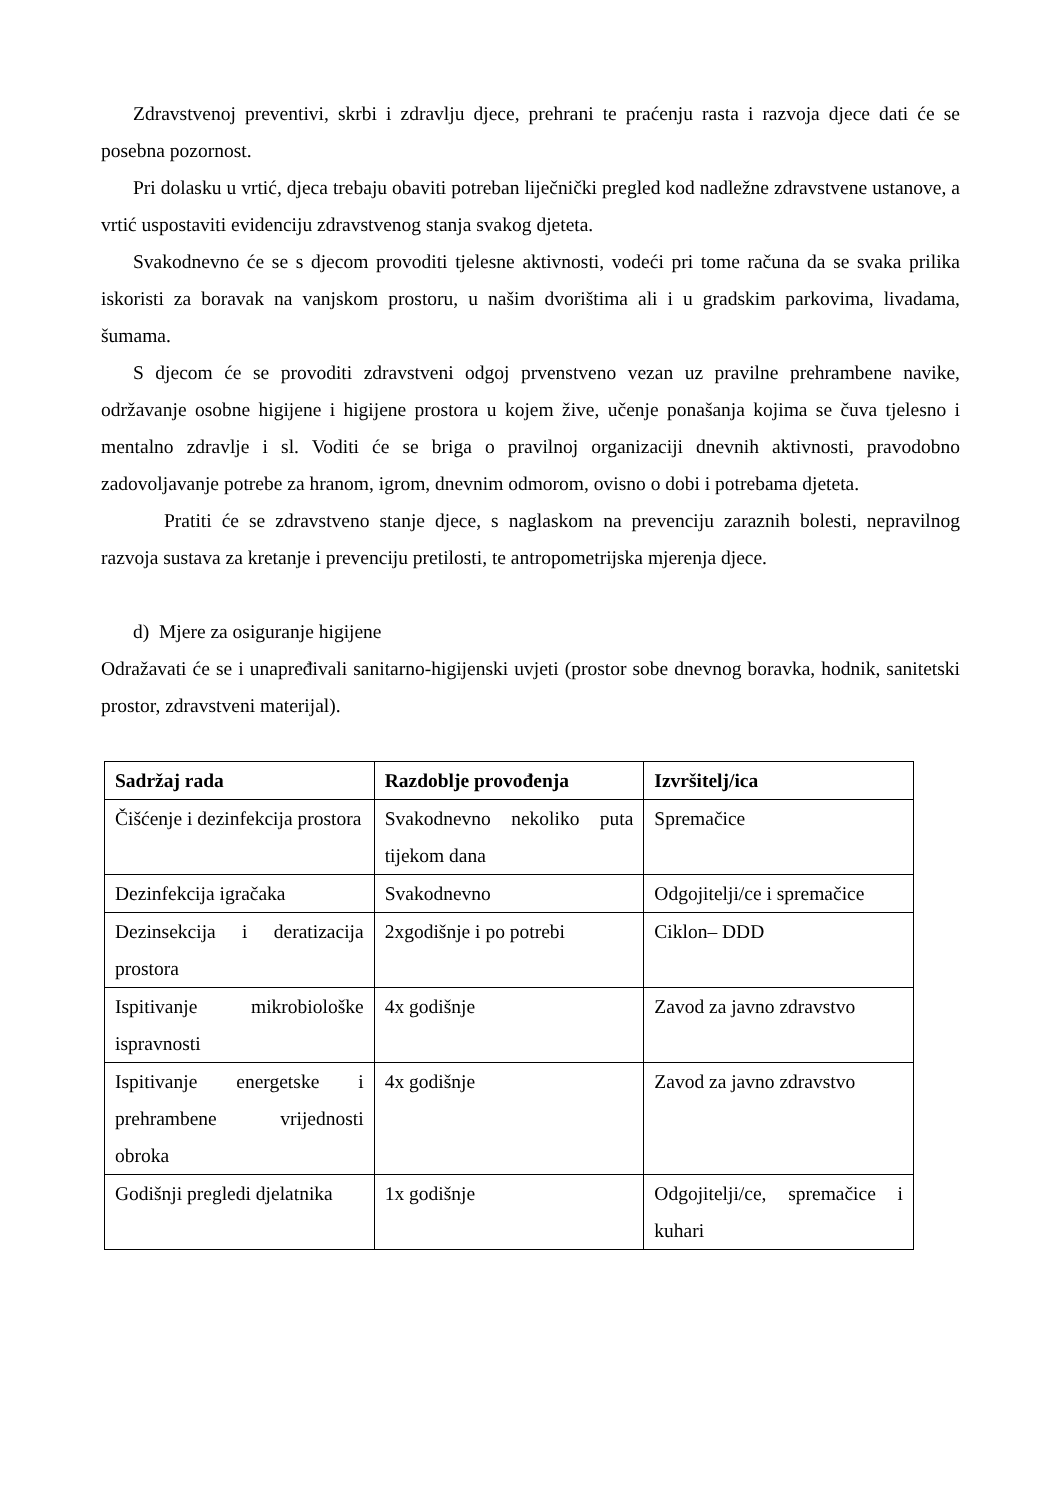Zdravstvenoj preventivi, skrbi i zdravlju djece, prehrani te praćenju rasta i razvoja djece dati će se posebna pozornost.
Pri dolasku u vrtić, djeca trebaju obaviti potreban liječnički pregled kod nadležne zdravstvene ustanove, a vrtić uspostaviti evidenciju zdravstvenog stanja svakog djeteta.
Svakodnevno će se s djecom provoditi tjelesne aktivnosti, vodeći pri tome računa da se svaka prilika iskoristi za boravak na vanjskom prostoru, u našim dvorištima ali i u gradskim parkovima, livadama, šumama.
S djecom će se provoditi zdravstveni odgoj prvenstveno vezan uz pravilne prehrambene navike, održavanje osobne higijene i higijene prostora u kojem žive, učenje ponašanja kojima se čuva tjelesno i mentalno zdravlje i sl. Voditi će se briga o pravilnoj organizaciji dnevnih aktivnosti, pravodobno zadovoljavanje potrebe za hranom, igrom, dnevnim odmorom, ovisno o dobi i potrebama djeteta.
Pratiti će se zdravstveno stanje djece, s naglaskom na prevenciju zaraznih bolesti, nepravilnog razvoja sustava za kretanje i prevenciju pretilosti, te antropometrijska mjerenja djece.
d) Mjere za osiguranje higijene
Odražavati će se i unapređivali sanitarno-higijenski uvjeti (prostor sobe dnevnog boravka, hodnik, sanitetski prostor, zdravstveni materijal).
| Sadržaj rada | Razdoblje provođenja | Izvršitelj/ica |
| --- | --- | --- |
| Čišćenje i dezinfekcija prostora | Svakodnevno nekoliko puta tijekom dana | Spremačice |
| Dezinfekcija igračaka | Svakodnevno | Odgojitelji/ce i spremačice |
| Dezinsekcija i deratizacija prostora | 2xgodišnje i po potrebi | Ciklon– DDD |
| Ispitivanje mikrobiološke ispravnosti | 4x godišnje | Zavod za javno zdravstvo |
| Ispitivanje energetske i prehrambene vrijednosti obroka | 4x godišnje | Zavod za javno zdravstvo |
| Godišnji pregledi djelatnika | 1x godišnje | Odgojitelji/ce, spremačice i kuhari |